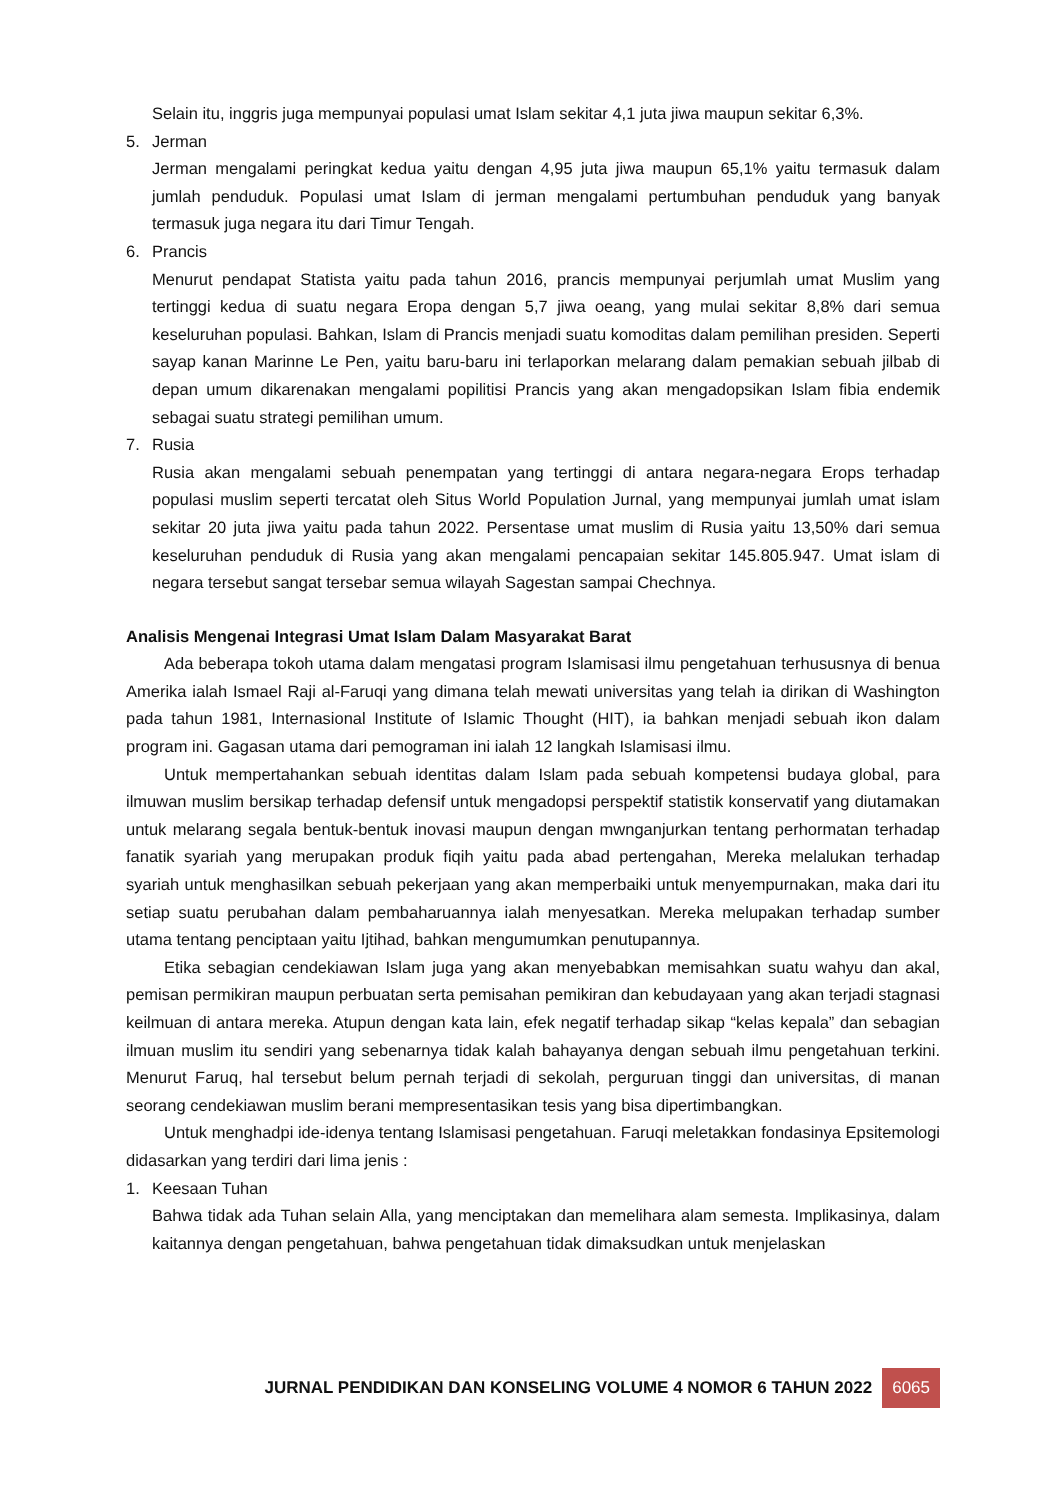Selain itu, inggris juga mempunyai populasi umat Islam sekitar 4,1 juta jiwa maupun sekitar 6,3%.
5. Jerman
Jerman mengalami peringkat kedua yaitu dengan 4,95 juta jiwa maupun 65,1% yaitu termasuk dalam jumlah penduduk. Populasi umat Islam di jerman mengalami pertumbuhan penduduk yang banyak termasuk juga negara itu dari Timur Tengah.
6. Prancis
Menurut pendapat Statista yaitu pada tahun 2016, prancis mempunyai perjumlah umat Muslim yang tertinggi kedua di suatu negara Eropa dengan 5,7 jiwa oeang, yang mulai sekitar 8,8% dari semua keseluruhan populasi. Bahkan, Islam di Prancis menjadi suatu komoditas dalam pemilihan presiden. Seperti sayap kanan Marinne Le Pen, yaitu baru-baru ini terlaporkan melarang dalam pemakian sebuah jilbab di depan umum dikarenakan mengalami popilitisi Prancis yang akan mengadopsikan Islam fibia endemik sebagai suatu strategi pemilihan umum.
7. Rusia
Rusia akan mengalami sebuah penempatan yang tertinggi di antara negara-negara Erops terhadap populasi muslim seperti tercatat oleh Situs World Population Jurnal, yang mempunyai jumlah umat islam sekitar 20 juta jiwa yaitu pada tahun 2022. Persentase umat muslim di Rusia yaitu 13,50% dari semua keseluruhan penduduk di Rusia yang akan mengalami pencapaian sekitar 145.805.947. Umat islam di negara tersebut sangat tersebar semua wilayah Sagestan sampai Chechnya.
Analisis Mengenai Integrasi Umat Islam Dalam Masyarakat Barat
Ada beberapa tokoh utama dalam mengatasi program Islamisasi ilmu pengetahuan terhususnya di benua Amerika ialah Ismael Raji al-Faruqi yang dimana telah mewati universitas yang telah ia dirikan di Washington pada tahun 1981, Internasional Institute of Islamic Thought (HIT), ia bahkan menjadi sebuah ikon dalam program ini. Gagasan utama dari pemograman ini ialah 12 langkah Islamisasi ilmu.
Untuk mempertahankan sebuah identitas dalam Islam pada sebuah kompetensi budaya global, para ilmuwan muslim bersikap terhadap defensif untuk mengadopsi perspektif statistik konservatif yang diutamakan untuk melarang segala bentuk-bentuk inovasi maupun dengan mwnganjurkan tentang perhormatan terhadap fanatik syariah yang merupakan produk fiqih yaitu pada abad pertengahan, Mereka melalukan terhadap syariah untuk menghasilkan sebuah pekerjaan yang akan memperbaiki untuk menyempurnakan, maka dari itu setiap suatu perubahan dalam pembaharuannya ialah menyesatkan. Mereka melupakan terhadap sumber utama tentang penciptaan yaitu Ijtihad, bahkan mengumumkan penutupannya.
Etika sebagian cendekiawan Islam juga yang akan menyebabkan memisahkan suatu wahyu dan akal, pemisan permikiran maupun perbuatan serta pemisahan pemikiran dan kebudayaan yang akan terjadi stagnasi keilmuan di antara mereka. Atupun dengan kata lain, efek negatif terhadap sikap “kelas kepala” dan sebagian ilmuan muslim itu sendiri yang sebenarnya tidak kalah bahayanya dengan sebuah ilmu pengetahuan terkini. Menurut Faruq, hal tersebut belum pernah terjadi di sekolah, perguruan tinggi dan universitas, di manan seorang cendekiawan muslim berani mempresentasikan tesis yang bisa dipertimbangkan.
Untuk menghadpi ide-idenya tentang Islamisasi pengetahuan. Faruqi meletakkan fondasinya Epsitemologi didasarkan yang terdiri dari lima jenis :
1. Keesaan Tuhan
Bahwa tidak ada Tuhan selain Alla, yang menciptakan dan memelihara alam semesta. Implikasinya, dalam kaitannya dengan pengetahuan, bahwa pengetahuan tidak dimaksudkan untuk menjelaskan
JURNAL PENDIDIKAN DAN KONSELING VOLUME 4 NOMOR 6 TAHUN 2022 6065